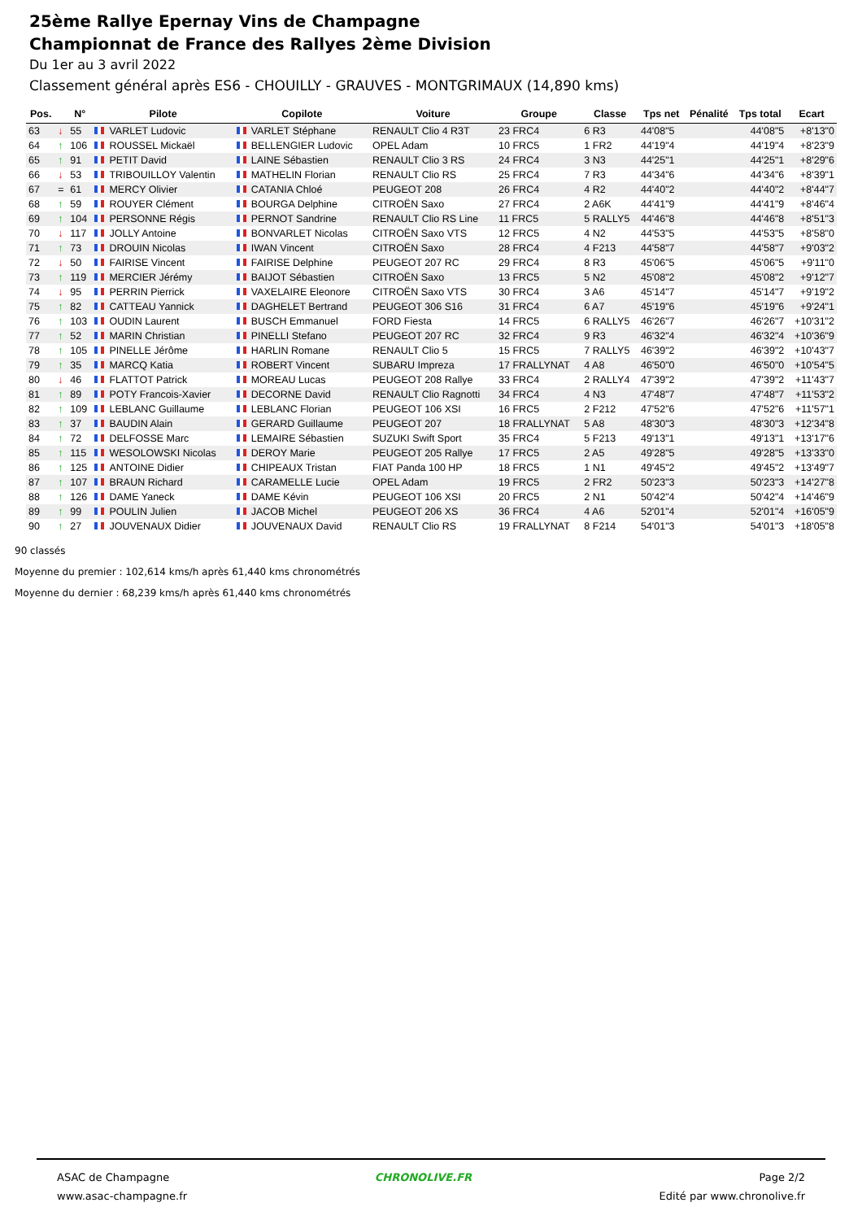25ème Rallye Epernay Vins de Champagne
Championnat de France des Rallyes 2ème Division
Du 1er au 3 avril 2022
Classement général après ES6 - CHOUILLY - GRAUVES - MONTGRIMAUX (14,890 kms)
| Pos. | | N° | Pilote | Copilote | Voiture | Groupe | Classe | Tps net | Pénalité | Tps total | Ecart |
| --- | --- | --- | --- | --- | --- | --- | --- | --- | --- | --- | --- |
| 63 | ↓ | 55 | VARLET Ludovic | VARLET Stéphane | RENAULT Clio 4 R3T | 23 FRC4 | 6 R3 | 44'08"5 | | 44'08"5 | +8'13"0 |
| 64 | ↑ | 106 | ROUSSEL Mickaël | BELLENGIER Ludovic | OPEL Adam | 10 FRC5 | 1 FR2 | 44'19"4 | | 44'19"4 | +8'23"9 |
| 65 | ↑ | 91 | PETIT David | LAINE Sébastien | RENAULT Clio 3 RS | 24 FRC4 | 3 N3 | 44'25"1 | | 44'25"1 | +8'29"6 |
| 66 | ↓ | 53 | TRIBOUILLOY Valentin | MATHELIN Florian | RENAULT Clio RS | 25 FRC4 | 7 R3 | 44'34"6 | | 44'34"6 | +8'39"1 |
| 67 | = | 61 | MERCY Olivier | CATANIA Chloé | PEUGEOT 208 | 26 FRC4 | 4 R2 | 44'40"2 | | 44'40"2 | +8'44"7 |
| 68 | ↑ | 59 | ROUYER Clément | BOURGA Delphine | CITROËN Saxo | 27 FRC4 | 2 A6K | 44'41"9 | | 44'41"9 | +8'46"4 |
| 69 | ↑ | 104 | PERSONNE Régis | PERNOT Sandrine | RENAULT Clio RS Line | 11 FRC5 | 5 RALLY5 | 44'46"8 | | 44'46"8 | +8'51"3 |
| 70 | ↓ | 117 | JOLLY Antoine | BONVARLET Nicolas | CITROËN Saxo VTS | 12 FRC5 | 4 N2 | 44'53"5 | | 44'53"5 | +8'58"0 |
| 71 | ↑ | 73 | DROUIN Nicolas | IWAN Vincent | CITROËN Saxo | 28 FRC4 | 4 F213 | 44'58"7 | | 44'58"7 | +9'03"2 |
| 72 | ↓ | 50 | FAIRISE Vincent | FAIRISE Delphine | PEUGEOT 207 RC | 29 FRC4 | 8 R3 | 45'06"5 | | 45'06"5 | +9'11"0 |
| 73 | ↑ | 119 | MERCIER Jérémy | BAIJOT Sébastien | CITROËN Saxo | 13 FRC5 | 5 N2 | 45'08"2 | | 45'08"2 | +9'12"7 |
| 74 | ↓ | 95 | PERRIN Pierrick | VAXELAIRE Eleonore | CITROËN Saxo VTS | 30 FRC4 | 3 A6 | 45'14"7 | | 45'14"7 | +9'19"2 |
| 75 | ↑ | 82 | CATTEAU Yannick | DAGHELET Bertrand | PEUGEOT 306 S16 | 31 FRC4 | 6 A7 | 45'19"6 | | 45'19"6 | +9'24"1 |
| 76 | ↑ | 103 | OUDIN Laurent | BUSCH Emmanuel | FORD Fiesta | 14 FRC5 | 6 RALLY5 | 46'26"7 | | 46'26"7 | +10'31"2 |
| 77 | ↑ | 52 | MARIN Christian | PINELLI Stefano | PEUGEOT 207 RC | 32 FRC4 | 9 R3 | 46'32"4 | | 46'32"4 | +10'36"9 |
| 78 | ↑ | 105 | PINELLE Jérôme | HARLIN Romane | RENAULT Clio 5 | 15 FRC5 | 7 RALLY5 | 46'39"2 | | 46'39"2 | +10'43"7 |
| 79 | ↑ | 35 | MARCQ Katia | ROBERT Vincent | SUBARU Impreza | 17 FRALLYNAT | 4 A8 | 46'50"0 | | 46'50"0 | +10'54"5 |
| 80 | ↓ | 46 | FLATTOT Patrick | MOREAU Lucas | PEUGEOT 208 Rallye | 33 FRC4 | 2 RALLY4 | 47'39"2 | | 47'39"2 | +11'43"7 |
| 81 | ↑ | 89 | POTY Francois-Xavier | DECORNE David | RENAULT Clio Ragnotti | 34 FRC4 | 4 N3 | 47'48"7 | | 47'48"7 | +11'53"2 |
| 82 | ↑ | 109 | LEBLANC Guillaume | LEBLANC Florian | PEUGEOT 106 XSI | 16 FRC5 | 2 F212 | 47'52"6 | | 47'52"6 | +11'57"1 |
| 83 | ↑ | 37 | BAUDIN Alain | GERARD Guillaume | PEUGEOT 207 | 18 FRALLYNAT | 5 A8 | 48'30"3 | | 48'30"3 | +12'34"8 |
| 84 | ↑ | 72 | DELFOSSE Marc | LEMAIRE Sébastien | SUZUKI Swift Sport | 35 FRC4 | 5 F213 | 49'13"1 | | 49'13"1 | +13'17"6 |
| 85 | ↑ | 115 | WESOLOWSKI Nicolas | DEROY Marie | PEUGEOT 205 Rallye | 17 FRC5 | 2 A5 | 49'28"5 | | 49'28"5 | +13'33"0 |
| 86 | ↑ | 125 | ANTOINE Didier | CHIPEAUX Tristan | FIAT Panda 100 HP | 18 FRC5 | 1 N1 | 49'45"2 | | 49'45"2 | +13'49"7 |
| 87 | ↑ | 107 | BRAUN Richard | CARAMELLE Lucie | OPEL Adam | 19 FRC5 | 2 FR2 | 50'23"3 | | 50'23"3 | +14'27"8 |
| 88 | ↑ | 126 | DAME Yaneck | DAME Kévin | PEUGEOT 106 XSI | 20 FRC5 | 2 N1 | 50'42"4 | | 50'42"4 | +14'46"9 |
| 89 | ↑ | 99 | POULIN Julien | JACOB Michel | PEUGEOT 206 XS | 36 FRC4 | 4 A6 | 52'01"4 | | 52'01"4 | +16'05"9 |
| 90 | ↑ | 27 | JOUVENAUX Didier | JOUVENAUX David | RENAULT Clio RS | 19 FRALLYNAT | 8 F214 | 54'01"3 | | 54'01"3 | +18'05"8 |
90 classés
Moyenne du premier : 102,614 kms/h après 61,440 kms chronométrés
Moyenne du dernier : 68,239 kms/h après 61,440 kms chronométrés
ASAC de Champagne
www.asac-champagne.fr
CHRONOLIVE.FR Page 2/2
Edité par www.chronolive.fr